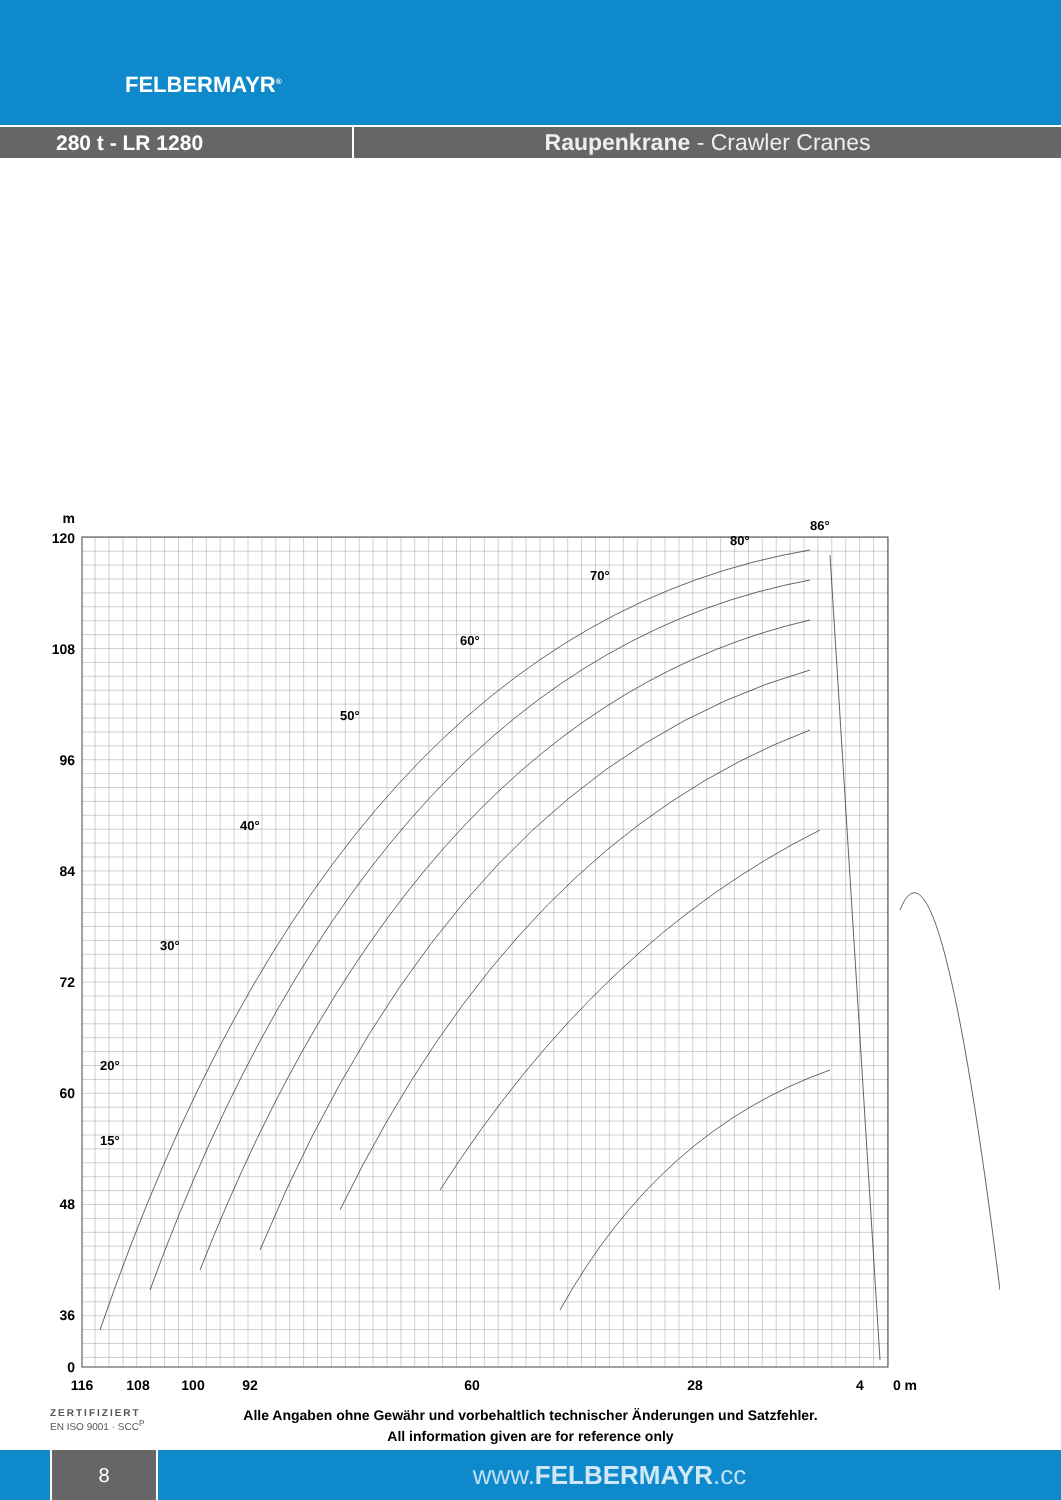FELBERMAYR<sup>®</sup>
280 t - LR 1280 Raupenkrane - Crawler Cranes
m
120
108
96
84
72
60
48
36
0
116
108
100
92
60
28
4
0 m
86°
80°
70°
60°
50°
40°
30°
20°
15°
ZERTIFIZIERT
EN ISO 9001 · SCC<sup>P</sup>
Alle Angaben ohne Gewähr und vorbehaltlich technischer Änderungen und Satzfehler.
All information given are for reference only
8
www.FELBERMAYR.cc